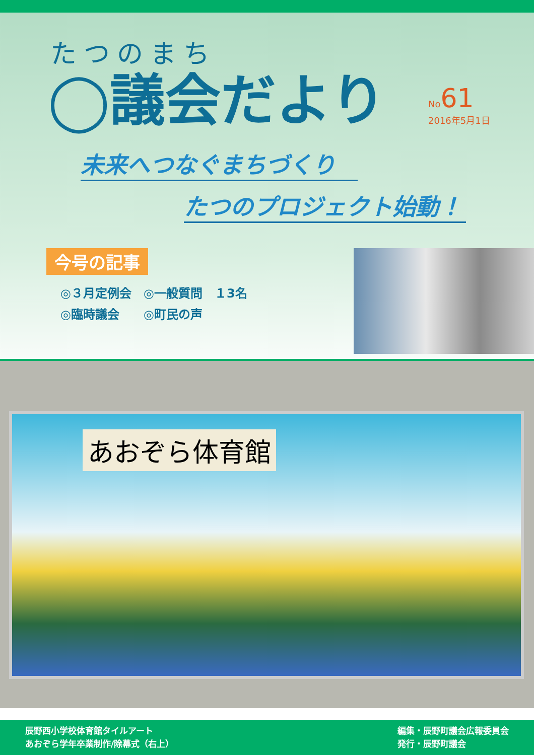たつのまち
◯議会だより
No61
2016年5月1日
未来へつなぐまちづくり
たつのプロジェクト始動！
今号の記事
◎３月定例会　◎一般質問　１3名
◎臨時議会　　◎町民の声
あおぞら体育館
辰野西小学校体育館タイルアート
あおぞら学年卒業制作/除幕式（右上）
編集・辰野町議会広報委員会
発行・辰野町議会